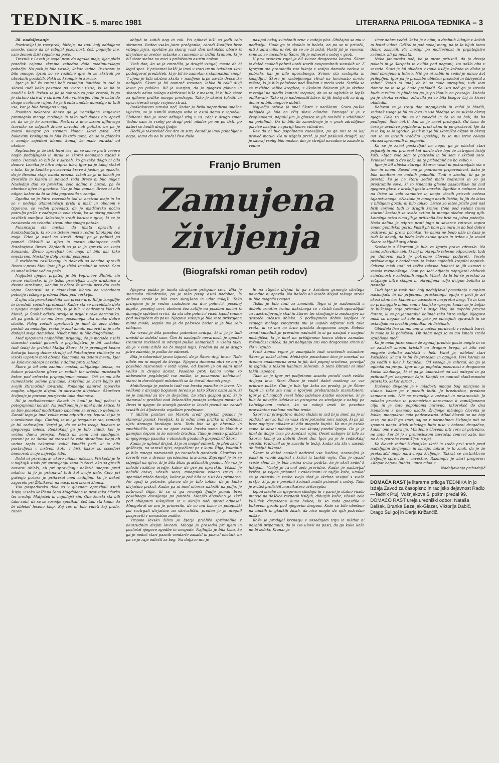TEDNIK – 5. marec 1981 LITERARNA PRILOGA TEDNIKA – 3
28. nadaljevanje
Pozdravljal je vsevprek, bližnje, pa tudi bolj oddaljene sosede, samo da bi vzbujal pozornost, češ, poglejte me, sam ženem štiri rogače na pašo.
Travnik v Lazah je segel prav do ogrske meje, kjer plitki potoček zajema skrajne zahodne dele medimurskega pobočja. Na paši je bilo veselo, kakor vedno. Pastircev je bilo mnogo, igrali so se različne igre in se skrivali po obrobnih gozdičih. Pekli so krompir in koruzo.
Igor je bil že zmiraj bolj zasanjan fantiček in rad je skoval tudi kako pesmico po vzorcu tistih, ki se jih je naučil v šoli. Počasi se jih je nabralo za poln zvezek, ki ga je skrbno skrival v skritem kotu viničarije. Tam je ostal do druge svetovne vojne, ko je fronta uničila domačijo in tudi vse, kar je bilo hranjeno v njej.
Posebno nekatere dneve ga je zamišljena sanjavost premagala mnogo močneje in tako tudi danes niti opazil ni, da se je že zmračilo. Pastirci z leve strani njihovega travnika so odgnali živino navzdol ob potoku, on pa je moral navzgor po strmem klancu skozi gozd. Pod bukovimi krošnjami je bila že trda tema, da se je globoko v zemljo zajedeni klanec komaj še malo odražal od okolice.
September je že tisti letni čas, ko se sence proti večeru naglo podaljšujejo in mrak se skoraj neopazno zgosti v temo. Domači so bili že v skrbeh, ko ga tako dolgo ni bilo domov. Lenčka je hitro odprla hlev, Igor pa je takoj stekel v hišo. Ko je Lenčka privezovala krave k jaslim, je opazila, da je Brezina staja ostala prazna. Iskali so jo in klicali po dvorišču in klancu in povsod, toda Breze ni bilo nikjer. Naslednji dan so preiskali celo dolino v Lazah, pa še obrobne njive in gozdove. Vse je bilo zaman, Breze ni bilo nikjer, kakor da bi se bila pogreznila v zemljo.
Zgodba se je hitro razvedela tod in onstran meje in ko so v nedeljo Stanetinčarji prišli k maši in obenem v trgovino, so vedeli povedati, da je madžarska nočna patrulja prišla v zadrego in celo strah, ko so okrog polnoči zaslišali sumljivo šelestenje sredi koruzne njive, ki se je razstezala na vzhodni strani obmejnega potoka.
Financarja sta mislila, da imata opraviti s kontrabantarji, ki so na tistem mestu redno tihotapili čez mejo. Eden je ostal na straži, drugi pa je pohitel po pomoč. Obkolili so njivo in mesto tihotapcev našli Potokarjevo Brezo. Zaplenili so jo in jo spravili na svojo komando. Živino spravljati čez mejo ni bilo kar tako enostavno. Nastal je dolg uradni postopek.
Z različnimi zasliševanji in dokazili so končno spravili Brezo v pravi hlev. Igor jih je slišal smešnih in ostrih. Sam ni smel nikdar več na pašo.
Najljubši njegov prijatelj je bil Vogrinčev Štefek, sin revne viničarke, ki je težko preživljala svojo družinico z dvema otrokoma, ker jim je očeta že kmalu prve dni vzela vojna. Stanovali so v ciganskem klancu na vzhodnem pobočju roškega grebena blizu pod cerkvijo.
Z njim sta prerokodelčila vse proste ure. Bil je iznajdljiv in izrednih ročnih spretnosti. Kadar sta se naveličala dela v njegovi majhni delavnici, ki je bila v nadzemni kleti ob hlevih, je Štefek odložil orodje in prijel v roke harmoniko, ali pa gosli, ki so mu brez posebnega uka enako dobro služile. Poleg ročnih spretnosti je imel še zelo dober posluh za melodije, vsako je znal kmalu ponoviti in je celo dodajal svoje domislice. Nikdar jima ni bilo dolgočasno.
Med njegovimi najboljšimi prijatelji, če je mogoče v taki starostni razliki govoriti o prijateljstvu, je bil vsekakor tudi tedaj že priletni Matija Škorc, ki je premogel lastno kočarijo komaj dober streljaj od Potokarjeve viničarije na visoki vzpetini med obema klancema na tistem mestu, kjer se kolovoz odcepi navzdol v dolino proti zahodu.
Škorc je bil zelo zanimiv možak, suhljatega telesa, na balino pristrižene glave in redkih ter sršečih mrožastih brkov pod orlovsko pripognjenim nosom. Oči so mu bile rumenkasto zelene pravtake, kakršnih se lovci bojijo pri svojih štirinožnih tovariših. Pomenijo namreč roparske nagibe, ubijanje divjadi in skrivanje divjačine. Škorčevo življenje je povsem potrjevalo take domneve.
Bil je redkobeseden človek in hodil je bolj počasi s potegnjenimi koraki. Na podkolenju je imel hude krtice, ki so bile ponekod modrikasto izbočene za orehovo debelino. Zaradi tega je imel velike rane odprtih nog. Izpiral si jih je v arnikinem čaju. Čimbolj se mu je izcejalo iz ran, tembolj je bil zadovoljen. Verjel je, da se tako izceja bolezen iz njegovega telesa. Redkokdaj ga je bilo videti, ker je večino dneva prespal. Poleti na senu nad skednjem, pozimi pa na široki od starosti že zelo obrabljeni klopi ob vedno toplo zakurjeni veliki kmečki peči, ki je bila postavljena v mrtvem kotu v hiši, kakor so sosedovi imenovali svojo največjo izbo.
Delal ni pravzaprav skoro nikdar ničesar. Priskočil je le v najhujši stiski pri spravljanju sena in žetvi, ako so grozili nevarni oblaki, ali pri spravljanju nažetih snopov pred mlačvo, ki jo je priznaval tudi kot svoje delo. Celo pri gašenju požara je prikrvsal med zadnjimi, ko je nekoč zagorelo pri Žitnikovih na nasprotni strani klanca.
Vsa gospodarska dela so v glavnem opravljali ostali štirje, visoka koščena žena Magdalena in prav taka hčerka ter srednji Matjažek in najmlajši sin. Obe ženski sta bili tako suhi, da so se sosedje spotikali, češ taki sta kakor da bi oblekel leseno klop. Saj res ni bilo videti kaj prida, razen
dolgih in suhih nog in rok. Pri njihovi hiši so jedli zelo skromno. Redno vsako jutro prežganko, zaradi štedljive brez vlitega jajca, opoldne pa skoraj vsak dan nekakšno obaro iz divjačine in zvečer ostanke z rumenim in trdim kruhom, ki je bil sicer stalno na mizi s priloženim ostrim nožem.
Vsak dan, ko se je zmračilo, je drugič vstajal, mesto da bi legal spat. V prizemni kašči je imel v stari trami izdolben skrit podolgovat predalček, ki je bil še zametan s slamnatimi snopi. V njem je bila skrbno skrita v naoljene krpe zavita dvocevka nabijača. Škorc je bil namreč strasten, lahko bi rekli divji lovec po poklicu. Bil je uverjen, da je njegova glavna in skoroda edina naloga oskrbovati hišo z mesom, ki bi bilo sicer za njihove prilike mnogo predrago. Tako je skušal tolažiti in opravičevati svojo vrojeno strast.
Redkokatero zimsko noč, kadar je brila neprodirna snežna vijavica, se je usmilil samega sebe in ostal doma v zapečku. Sleherni dan je sicer odhajal zdaj v to, zdaj v drugo smer. Vedno sam in vselej po drugi poti, nikdar pa ne po tisti, po kateri so hodili drugi ljudje.
Hodil je takorekoč čez drn in strn, četudi je imel pohabljene noge, samo da ne bi srečal žive duše.
nasipal nekaj svinčenih zrnc v zadnjo plat. Običajno so mu v podkožju. Hudo ga je skelelo in bolelo, on pa se ni pritožil, niti k zdravniku ni šel, da se ne bi izdal. Pustil jih je vnemar, rane so se zacelile in Škorc jih je odnesel s seboj v grob.
V prvi svetovni vojni je bil svinec dragocena kovina. Škorc je daleč naokoli pobral uteži starih neuporabnih stenskih ur. Z Igorjem sta pretaknila vse luknje v stolpu domače cerkve in pobrala, kar je bilo uporabnega. Svinec sta raztopila in iznajdljivi Škorc je razbeljenega vlival na kovinasto mrežo rešeta, ki je bilo položeno nad škafom z mrzlo vodo. Strdile so se različno velike kroglice, z likalnim železom jih je skrbno razvaljal na gladki kamniti stopnici, da so se ugladile in lepše oblikovale. Tako si je nadomestil šibre, ki jih tedaj niti za drag denar ni bilo mogoče dobiti.
Največje težave je imel Škorc z netilkami. Stara puška nabijača je bila na vžig skozi cilindre. Pomagal si je z žveplenkami, populil jim je glavice in jih natlačil v vdolbinici na petelinih. Da bi bilo še zanesliveje je v prah zdrobljene glavice nasipal v zgornji konec cilindrov.
Res da ni bilo popolnoma zanesljivo, pa ga niti to ni kaj preveč motilo. Če ni užgalo prvič, je pač poskusil drugič, saj je skoraj vselej bilo možno, ker je streljal navadno iz zasede in vedno
Franjo Brumen
Zamujena
življenja
(Biografski roman petih rodov)
Njegova puška je imela skrajšane prižgane cevi. Bila je starinska cilindrovka, pa je tako posip ostal podoben, le daljava strela je bila zato skrajšana in udar milejši. Tako prirejeno jo je vedno razloženo na dve polovici, posebej kopito, posebej cevi, obešeni čez zatilje na posebni močni iz konoplje spleteni vrvici, da sta obe polovici viseli izpod ramen pod suknjičem do pasu. Njegova suknja je bila zato prikrojena mimo mode, segala mu je do polovice beder in je bila zelo ohlapna.
Na vrvici je bila posebna patentna zadrga, ki si jo je tudi umislil in izdelal sam. Čim bi nastopila nevarnost, je sponko trenutno razklenil in odvrgel puško kamorkoli, a vselej tako, da je v temi nihče ne bi mogel najti. Preden pa se je drugo jutro zdanilo, je puško že odnesel.
Bila je takorekoč javna tajnost, da je Škorc divji lovec. Toda nihče mu ni mogel do živega. Njegova donosna obrt se mu je posebno razcvetela v letih vojne, od katere je on edini imel veliko in dvojno korist. Posebno proti koncu vojne so dobesedno poglabrjali vse moške, le posamezni bolehavci, starci in doraščajoči mladeniči so še čuvali domači prag.
Mobilizacija je pobrala tudi vse lovske paznike in lovce. Na velikem z divjadjo bogatem terenu je tako Škorc ostal sam, ki se je zanimal za lov in divjačino. Le stari gospod grof, ki je stanoval v graščini nad železniško postajo sodnega mesta ob Dravi in njegov še starejši gozdar in lovski paznik sta zaradi visokih let kljubovala vojaškim predpisom.
V idilični pristavi na Marofu sredi grajskih gozdov je stanoval paznik Veseljak, ki bi edini imel priliko in dolžnost ujeti drznega lovskega tatu. Toda leta so ga ohranila in zmehkužila, da sta na njem ostala lovska samo še klobuk z gamsjim šopom in že osivela bradica. Tako je mesto graščaka in njegovega paznika v obsežnih gozdovih gospodaril Škorc.
Kadar je uplenil divjad, ki je ni mogel odnesti, je plen skril v goščavju, na zarasli njivi, največkrat pa v kupu šibja, kakršnih je bilo mnogo nametanih po razsežnih gozdovih. Škorčevi so tovorili vse z dvema vpreženima kravama. Zapregel je in se odpeljal na njivo, ki je bila blizu graščinskih gozdov. Na voz je naložil različno orodje, kakor da gre po opravkih. Včasih je naložil otavo, včasih seno, mnogokrat zeleno travo, na spomlad rdečo deteljo, kakor je pač bilo za tisti čas primerno. Ne zgolj iz potrebe, glavno da je bilo toliko, da je lahko divjačino prikril. Kadar pa ni imel ničesar naložiti na polju, je natovoril šibja, ki so si ga revnejši ljudje jemali brez posebnega dovoljenja po potrebi. Manjšo divjačino je skril pod ohlapnim suknjičem in v okrilju noči sproti odnesel. Mnogokrat se mu je primerilo, da so mu lisice in potepuški psi raztrgali divjačino na skrivališču, preden jo je utegnil pospraviti v nenasitno malho.
Vrojena lovska žilica je Igorja približe sprijateljila z neutrudnim divjim lovcem. Mnogo je presedel pri njem in poslušal njegove zgodbe in nezgode. Najhujša je bila tista, ko ga je nekoč stari paznik vendarle zasačil in pozval obstati, on pa se je raje odločil za beg. Na daljavo mu je
le na stoječo divjad, ki ga v košatem grmovju skritega navadno ni opazila. Na bežečo ali letečo divjad takega strela ni bilo mogoče tvegati.
Težko je bilo tudi za smodnik. Tega si je nadomestil z debelo zrnatim črnim, kakršnega so v tistih časih uporabljali za razstreljevanje skal in štorov ter streljanje iz možnarjev na grozeče točaste oblake. S podkupnino dobre kapljice iz svojega malega vinograda mu je uspelo odpirati tudi taka vrata, ki so mu na črno prodala dragoceno zrnje. Debelo zrnati smodnik je previdno nadrobil in si ga nasipal v usnjeni mošnjiček, ki je imel na prišiljenem koncu dobro zamašen roženičast tulček, da pri nabijanju niti eno dragoceno zrnce ni šlo v izgubo.
Proti koncu vojne je zmanjkalo tudi svinčenih ostankov. Škorc je našel izhod. Mehkejšo pocinkano žico je nasekal na drobna enakomerna zrna in jih, kot poprej svinčena, povaljal in izgladil s težkim likalnim železom. S temi šibrami ni imel takih uspehov.
Tako se je Igor pri podjetnem sosedu priučil vseh veščin divjega lova. Stari Škorc je vedel daleč naokrog za vse prikrite puške. Čim je bila kje kaka na prodaj, jo je Škorc kupil in tako sta tudi z Igorjem prebarantala marsikatero. Igor je bil najbolj vesel lično izdelane kratke enocevke, ki je bila že novejše izdelave in prirejena za streljanje z naboji po Lefušejevem načinu, ko so naboji imeli še posebne pravokotno vdelane netilne trnke.
Škorcu bi pravgotovo dobro služila in rad bi jo imel, pa je ni obdržal, ker so bili za vsak strel potrebni novi naboji, ki pa jih brez papirjev nikakor ni bilo mogoče kupiti. Ko mu je ostalo samo še deset nabojev, je vse skupaj prodal Igorju. On jo je imel še dolgo časa po končani vojni. Deset nabojev bi bilo za Škorca komaj za dobrih deset dni. Igor pa je le redkokdaj sprožil. Pridružil se je sosedu le tedaj, kadar sta šla v zasedo ob lisičjih luknjah.
Škorc je daleč naokoli nadziral vse lisičine, nastavljal je pasti in vhode zapiral s križci iz tankih vejic. Čim je opazil sveže sledi in je bila nežna ovira podrta, že je skrit sedel k luknjam. Vselej je ravnal zelo previdno. Kadar je nastavljal križce, je vejice prijemal z rokavicami iz zajčje kože, umikal se je ritenski in vsako svojo sled je skrbno zasipal s svežo prstjo, ki jo je v posebni kožnati malhi prinesel s seboj. Tako je zvitež prelisičil marsikatero zvitorepko.
Izpod strehe na njegovem skednju in v parni je stalno viselo mnogo na deščice razpetih lisičjih, dihurjih kožic, včasih celo kužuček dragocene kune belice, ki so rade gnezdile v bukovem gozdu pod njegovim bregom. Kože so bile obešene na tankih in gladkih žicah, da niso mogle do njih požrešne miške.
Kože je prodajal krznarju v sosednjem trgu in nikdar ni pozabil pripomniti, da je vse ulovil na pasti, da ga kaka koža ne bi izdala. Krznar je
sicer dobro vedel, kako je z njim, a drobnih luknjic v kožah ni hotel videti. Odštel je pač nekaj manj, pa je še kljub temu dobro zaslužil. Pri možnji pa molčečnost in prijateljstvo začneta, ali pa nehata.
Neko januarsko noč, ko je mraz pritisnil, da je drevje pokalo in je škripalo in cvililo pod nogami, sta odšla oba v zasedo. Stari je bil oblečen v tople lisičje kožuhe in dlako je imel obrnjeno k telesu. Nič ga ni zablo in sedel je mirno kot prileplјen. Igor pa je preslabo oblečen prezebal in šklepetal z zobmi. Vstati ni upal, da bi se malo spregibal, tudi sam domov ne in se je hudo prehladil. Še isto noč ga je stresla huda mrzlica in pljučnica ga je priklenila na posteljo. Kuhala ga je visoka vročina, zdravila pa so bila bezgov čaj in kisovi obkladki.
Bolezen se je tretji dan stopnjevala in začel je blodili, začetek vsega je bil na lovu in vse blodnje so se sukale okrog njega. Cele tri dni se ni zavedel in že so se bali, da bo podlegel. Šele četrti dan se je začel prebujati. Od časa do časa je zvedavo pogledoval proti oknu in povpraševal, kje da je in kaj se je zgodilo. Jezik mu je bil skorajšto ožgan in okrog ust so se izrinili vročični izpuščaji, ki so mu izraz celega obraza spremenili in popačili.
Ko se je začel postavljati na noge, ga je obiskal stari prijatelj in mu prinesel kot darilo dve lepi že ustrojeni lisičji koži: »Igor, zelo sem te pogrešal in bil sem v skrbeh zate. Prinesel sem ti dve koži, da te prihodnjič ne bo zeblo.«
Igor je bil obiska starega Škorca vesel in pokramljala sta o tem in onem. Sosed mu je podrobno pripovedoval, kako je bilo medtem na nočnih pohodih. Tudi o strahu, ki ga je prestal, ko je na štoru sedeč malo zadremal in so ga predramile sove, ki so iznenada glasno zaskovikale tik nad njegovo glavo v krošnji goste smreke. Zgodbe o nočnem lovu na lisice so zelo zanimive in imajo včasih prizvok nečesa tajanstvenega. »Nastalo je mnogo novih lisičin, ki jih do letos v bližnjem gozdu ni bilo toliko. Lisice so letos prišle pod naš hrib verjeno tudi iz drugih krajev. Celo pod vašimi tremi starimi kostanji so sveže vrtine in mnogo sledov okrog njih. Letošnja ostra zima jih je pritisnila čez hrib na južna pobočja. Naša dolina je odprta proti jugu in severne vetrove zapira venec gomilskih goric. Pustil jih bom pri miru in ko boš dobro ozdravel, jih greva počakat. Te nama ne bodo ušle in časa je tudi še dovolj, da bodo kože ostale goste in trdne.« Je sosed Škorc zaključil svoj obisk.
Srečanje s Škorcem je bilo za Igorja pravo zdravilo. Ne samo zdravilne zeli, ki naj bi okrepile telesne odpornosti, tudi po duhovni plati je potrebno človeka podpreti. Veselo pričakovanje v bodočnosti je kakor najboljši krepilni napitek. Odvrne misli tudi od težke telesne bolezni in jih usmeri v veselo razpoloženje. Sam po sebi odjenja neprijetni občutek svinčenosti v zaležanih nogah. Misel, da bi bil še preslab za vstajanje hitro skopni in okrepljena volja dvigne bolnika iz postelje.
Tudi Igor je vsak dan bolj podaljševal posedanje v toplem naslonjaču in ob prijetnem prasketanju ognja v peči je zrl skozi okno čez klanec na zasneženi nasprotni breg. Tu in tam so pricingljale mimo sani s konjsko vprego, kadar se je boljar iz bližnjega trga prisankal v svojo klet, da napolni prazne čutare, ki se po januarskih kolinah tako hitro sušijo. Njegove misli so begale od šole do ježe po običajnih opravkih in se ustavljale na lovskih pohodkih ob lisičinah.
Obledela lica so mu znova začela pordevati v rožnati barvi, le malo je še poležaval. Ob dobri negi so se mu kmalu vrnile zgubljene moči.
Ko je neko jutro sonce že zgodaj predrlo gosto meglo in so se zaiskrili snežni kristali na drugem bregu, ni bilo več mogoče bolnika zadržati v hiši. Vstal je, oblekel stari kožušček, ki mu je bil že pretesen in oguljen. Prvi koraki so ga vodili v hlev k Konjičku. Od veselja je zahrzal, ko ga je ugledal na pragu. Igor mu je poplačal pozornost z dragoceno kocko sladkorja, ki si ga je takorekoč od ust odtrgal in ga prihranil pri bezgovem čaju. Konjiči so namreč sladkosnedni pravtako, kakor otroci . . .
Duševno življenje je v mladosti mnogo bolj umirjeno in stalno, kakor pa v poznih letih. Je brezbrižno, predano samemu sebi. Nič ne razmišlja o težavah in nevarnostih. Je nekako prvotno in premočrtno naravnano k zamišljenemu cilju in je zato popolnoma naravno, takorekoč do dna izenačeno z neznano usodo. Življenje mladega človeka je lahko, mnogokrat celo podzavestno. Mlad človek se ne boji zase, ne plaši ga smrt, saj se v normalnem življenju niti ne spomni nanjo. Misli mladega bitja niso v bolezni drugačne, kakor one v zdravju. Mlademu človeku niti vera ni potrebna, ne zato, ker bi jo s premislekom zavračal, temveč zato, ker ne čuti potrebe razmišljati o njej.
Ko človek začuti življenjske skrbi in sreča prvi strah pred nadaljnjim življenjem in smrtjo, takrat je to znak, da je že prekoračil mejo naravnega življenja. Takrat se instinktivno življenje sprevrže v zavestno. Razumljiv je stari pregovor: »Kogar bogovi ljubijo, umre mlad.«
Nadaljevanje prihodnjič
DOMAČA RAST je literarna priloga TEDNIKA in jo izdaja Zavod za časopisno in radijsko dejavnost Radio—Tednik Ptuj, Vošnjakova 5, poštni predal 99. DOMAČO RAST ureja uredniški odbor: Nataša Belšak, Branka Bezeljak-Glazer, Viktorija Dabič, Drago Šuligoj in Darja Križančič.